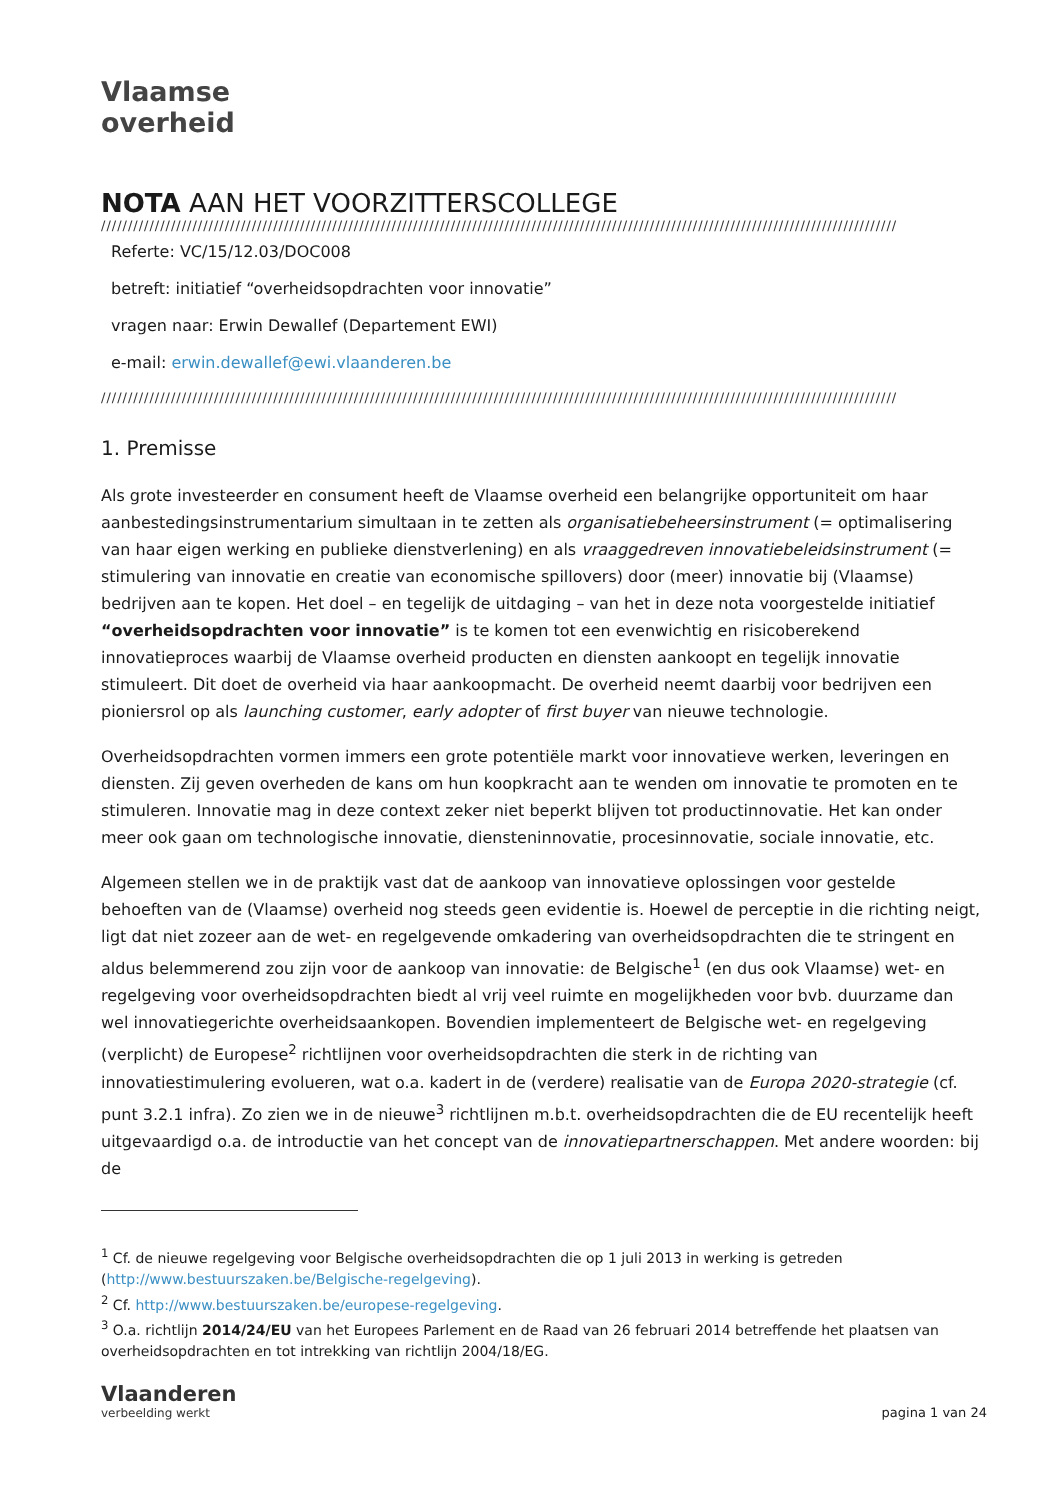Vlaamse
overheid
NOTA AAN HET VOORZITTERSCOLLEGE
////////////////////////////////////////////////////////////////////////////////////////////////////////////////////////////////////////////////////
Referte: VC/15/12.03/DOC008
betreft: initiatief “overheidsopdrachten voor innovatie”
vragen naar: Erwin Dewallef (Departement EWI)
e-mail: erwin.dewallef@ewi.vlaanderen.be
////////////////////////////////////////////////////////////////////////////////////////////////////////////////////////////////////////////////////
1. Premisse
Als grote investeerder en consument heeft de Vlaamse overheid een belangrijke opportuniteit om haar aanbestedingsinstrumentarium simultaan in te zetten als organisatiebeheersinstrument (= optimalisering van haar eigen werking en publieke dienstverlening) en als vraaggedreven innovatiebeleidsinstrument (= stimulering van innovatie en creatie van economische spillovers) door (meer) innovatie bij (Vlaamse) bedrijven aan te kopen. Het doel – en tegelijk de uitdaging – van het in deze nota voorgestelde initiatief “overheidsopdrachten voor innovatie” is te komen tot een evenwichtig en risicoberekend innovatieproces waarbij de Vlaamse overheid producten en diensten aankoopt en tegelijk innovatie stimuleert. Dit doet de overheid via haar aankoopmacht. De overheid neemt daarbij voor bedrijven een pioniersrol op als launching customer, early adopter of first buyer van nieuwe technologie.
Overheidsopdrachten vormen immers een grote potentiële markt voor innovatieve werken, leveringen en diensten. Zij geven overheden de kans om hun koopkracht aan te wenden om innovatie te promoten en te stimuleren. Innovatie mag in deze context zeker niet beperkt blijven tot productinnovatie. Het kan onder meer ook gaan om technologische innovatie, diensteninnovatie, procesinnovatie, sociale innovatie, etc.
Algemeen stellen we in de praktijk vast dat de aankoop van innovatieve oplossingen voor gestelde behoeften van de (Vlaamse) overheid nog steeds geen evidentie is. Hoewel de perceptie in die richting neigt, ligt dat niet zozeer aan de wet- en regelgevende omkadering van overheidsopdrachten die te stringent en aldus belemmerend zou zijn voor de aankoop van innovatie: de Belgische<sup>1</sup> (en dus ook Vlaamse) wet- en regelgeving voor overheidsopdrachten biedt al vrij veel ruimte en mogelijkheden voor bvb. duurzame dan wel innovatiegerichte overheidsaankopen. Bovendien implementeert de Belgische wet- en regelgeving (verplicht) de Europese<sup>2</sup> richtlijnen voor overheidsopdrachten die sterk in de richting van innovatiestimulering evolueren, wat o.a. kadert in de (verdere) realisatie van de Europa 2020-strategie (cf. punt 3.2.1 infra). Zo zien we in de nieuwe<sup>3</sup> richtlijnen m.b.t. overheidsopdrachten die de EU recentelijk heeft uitgevaardigd o.a. de introductie van het concept van de innovatiepartnerschappen. Met andere woorden: bij de
<sup>1</sup> Cf. de nieuwe regelgeving voor Belgische overheidsopdrachten die op 1 juli 2013 in werking is getreden (http://www.bestuurszaken.be/Belgische-regelgeving).
<sup>2</sup> Cf. http://www.bestuurszaken.be/europese-regelgeving.
<sup>3</sup> O.a. richtlijn 2014/24/EU van het Europees Parlement en de Raad van 26 februari 2014 betreffende het plaatsen van overheidsopdrachten en tot intrekking van richtlijn 2004/18/EG.
Vlaanderen
verbeelding werkt
pagina 1 van 24